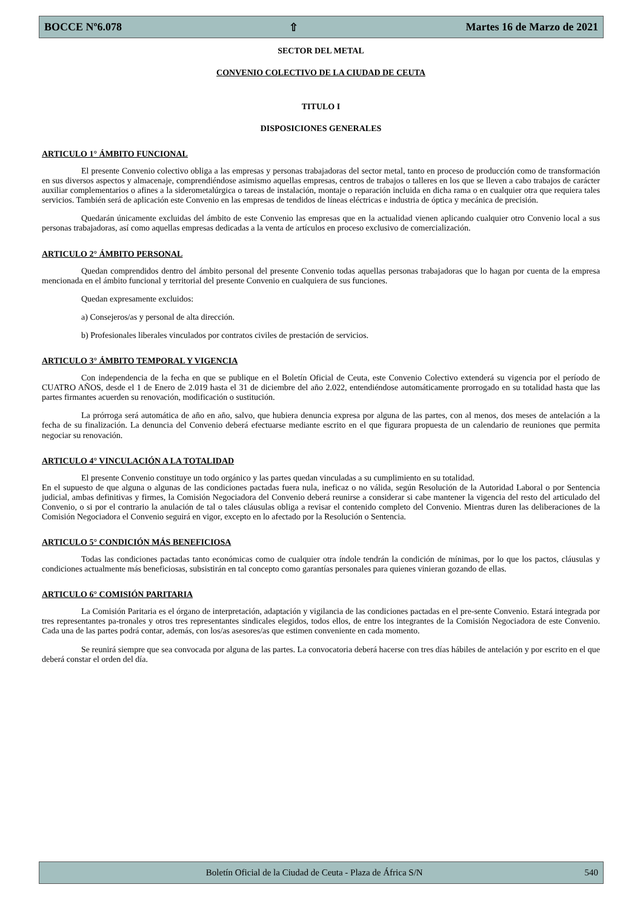BOCCE Nº6.078 ⇧ Martes 16 de Marzo de 2021
SECTOR DEL METAL
CONVENIO COLECTIVO DE LA CIUDAD DE CEUTA
TITULO I
DISPOSICIONES GENERALES
ARTICULO 1° ÁMBITO FUNCIONAL
El presente Convenio colectivo obliga a las empresas y personas trabajadoras del sector metal, tanto en proceso de producción como de transformación en sus diversos aspectos y almacenaje, comprendiéndose asimismo aquellas empresas, centros de trabajos o talleres en los que se lleven a cabo trabajos de carácter auxiliar complementarios o afines a la siderometalúrgica o tareas de instalación, montaje o reparación incluida en dicha rama o en cualquier otra que requiera tales servicios. También será de aplicación este Convenio en las empresas de tendidos de líneas eléctricas e industria de óptica y mecánica de precisión.
Quedarán únicamente excluidas del ámbito de este Convenio las empresas que en la actualidad vienen aplicando cualquier otro Convenio local a sus personas trabajadoras, así como aquellas empresas dedicadas a la venta de artículos en proceso exclusivo de comercialización.
ARTICULO 2° ÁMBITO PERSONAL
Quedan comprendidos dentro del ámbito personal del presente Convenio todas aquellas personas trabajadoras que lo hagan por cuenta de la empresa mencionada en el ámbito funcional y territorial del presente Convenio en cualquiera de sus funciones.
Quedan expresamente excluidos:
a) Consejeros/as y personal de alta dirección.
b) Profesionales liberales vinculados por contratos civiles de prestación de servicios.
ARTICULO 3° ÁMBITO TEMPORAL Y VIGENCIA
Con independencia de la fecha en que se publique en el Boletín Oficial de Ceuta, este Convenio Colectivo extenderá su vigencia por el período de CUATRO AÑOS, desde el 1 de Enero de 2.019 hasta el 31 de diciembre del año 2.022, entendiéndose automáticamente prorrogado en su totalidad hasta que las partes firmantes acuerden su renovación, modificación o sustitución.
La prórroga será automática de año en año, salvo, que hubiera denuncia expresa por alguna de las partes, con al menos, dos meses de antelación a la fecha de su finalización. La denuncia del Convenio deberá efectuarse mediante escrito en el que figurara propuesta de un calendario de reuniones que permita negociar su renovación.
ARTICULO 4° VINCULACIÓN A LA TOTALIDAD
El presente Convenio constituye un todo orgánico y las partes quedan vinculadas a su cumplimiento en su totalidad.
En el supuesto de que alguna o algunas de las condiciones pactadas fuera nula, ineficaz o no válida, según Resolución de la Autoridad Laboral o por Sentencia judicial, ambas definitivas y firmes, la Comisión Negociadora del Convenio deberá reunirse a considerar si cabe mantener la vigencia del resto del articulado del Convenio, o si por el contrario la anulación de tal o tales cláusulas obliga a revisar el contenido completo del Convenio. Mientras duren las deliberaciones de la Comisión Negociadora el Convenio seguirá en vigor, excepto en lo afectado por la Resolución o Sentencia.
ARTICULO 5° CONDICIÓN MÁS BENEFICIOSA
Todas las condiciones pactadas tanto económicas como de cualquier otra índole tendrán la condición de mínimas, por lo que los pactos, cláusulas y condiciones actualmente más beneficiosas, subsistirán en tal concepto como garantías personales para quienes vinieran gozando de ellas.
ARTICULO 6° COMISIÓN PARITARIA
La Comisión Paritaria es el órgano de interpretación, adaptación y vigilancia de las condiciones pactadas en el pre-sente Convenio. Estará integrada por tres representantes pa-tronales y otros tres representantes sindicales elegidos, todos ellos, de entre los integrantes de la Comisión Negociadora de este Convenio. Cada una de las partes podrá contar, además, con los/as asesores/as que estimen conveniente en cada momento.
Se reunirá siempre que sea convocada por alguna de las partes. La convocatoria deberá hacerse con tres días hábiles de antelación y por escrito en el que deberá constar el orden del día.
Boletín Oficial de la Ciudad de Ceuta - Plaza de África S/N 540